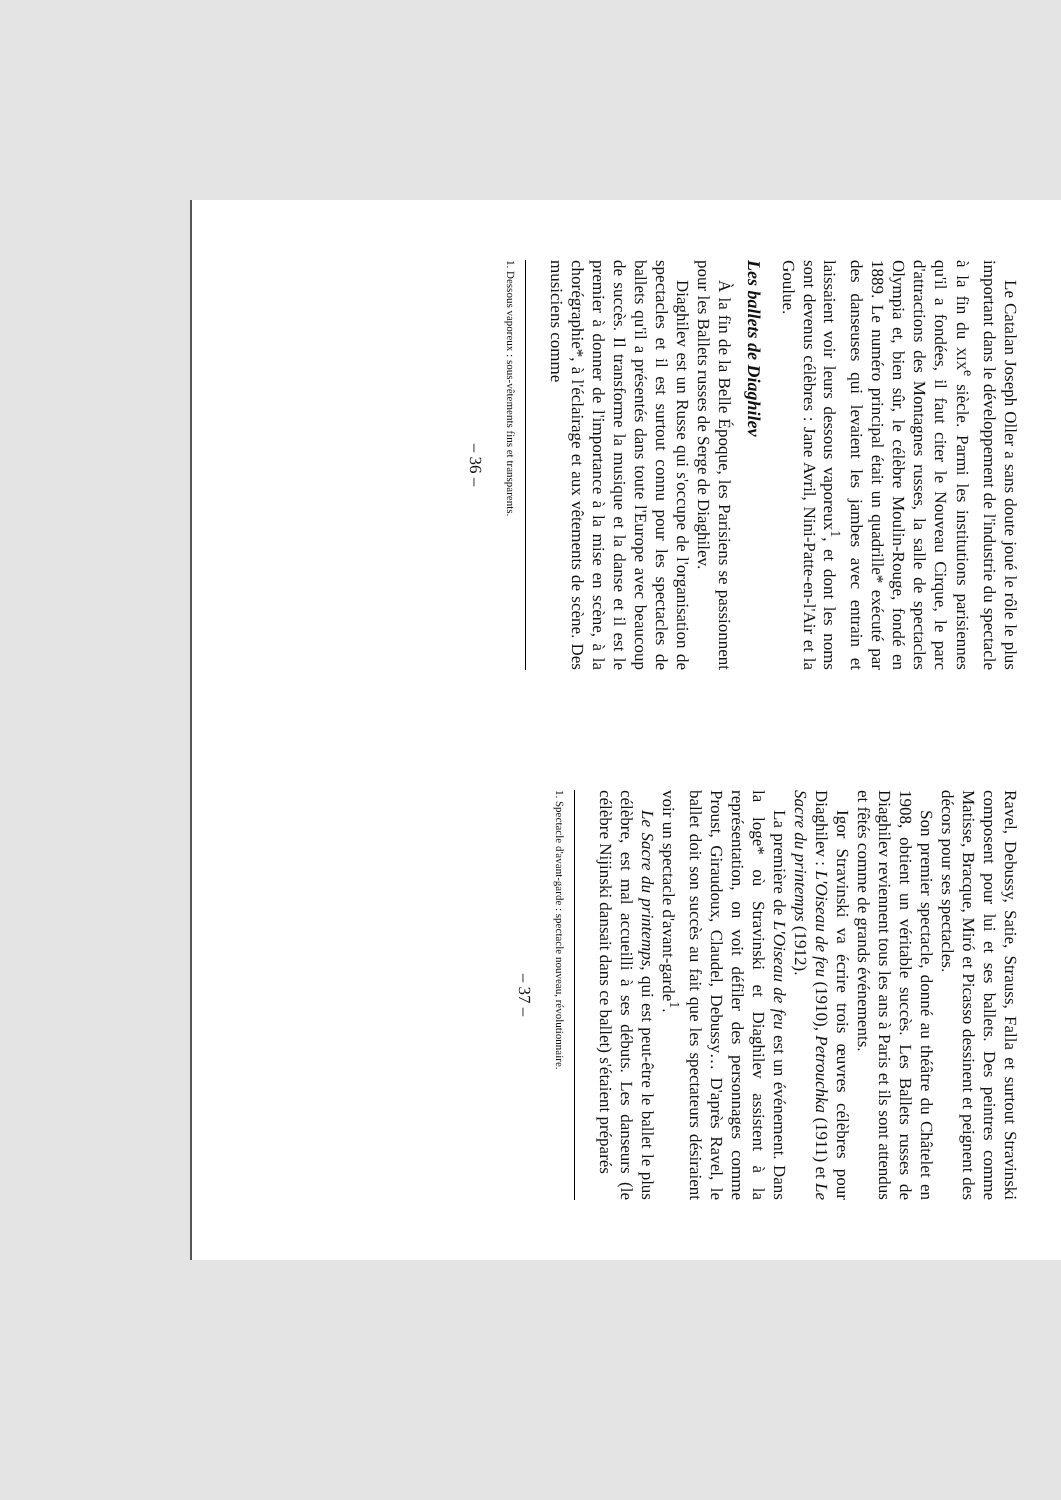Le Catalan Joseph Oller a sans doute joué le rôle le plus important dans le développement de l'industrie du spectacle à la fin du XIX<sup>e</sup> siècle. Parmi les institutions parisiennes qu'il a fondées, il faut citer le Nouveau Cirque, le parc d'attractions des Montagnes russes, la salle de spectacles Olympia et, bien sûr, le célèbre Moulin-Rouge, fondé en 1889. Le numéro principal était un quadrille* exécuté par des danseuses qui levaient les jambes avec entrain et laissaient voir leurs dessous vaporeux<sup>1</sup>, et dont les noms sont devenus célèbres : Jane Avril, Nini-Patte-en-l'Air et la Goulue.
Les ballets de Diaghilev
À la fin de la Belle Époque, les Parisiens se passionnent pour les Ballets russes de Serge de Diaghilev.
Diaghilev est un Russe qui s'occupe de l'organisation de spectacles et il est surtout connu pour les spectacles de ballets qu'il a présentés dans toute l'Europe avec beaucoup de succès. Il transforme la musique et la danse et il est le premier à donner de l'importance à la mise en scène, à la chorégraphie*, à l'éclairage et aux vêtements de scène. Des musiciens comme
1. Dessous vaporeux : sous-vêtements fins et transparents.
– 36 –
Ravel, Debussy, Satie, Strauss, Falla et surtout Stravinski composent pour lui et ses ballets. Des peintres comme Matisse, Bracque, Miró et Picasso dessinent et peignent des décors pour ses spectacles.
Son premier spectacle, donné au théâtre du Châtelet en 1908, obtient un véritable succès. Les Ballets russes de Diaghilev reviennent tous les ans à Paris et ils sont attendus et fêtés comme de grands événements.
Igor Stravinski va écrire trois œuvres célèbres pour Diaghilev : L'Oiseau de feu (1910), Petrouchka (1911) et Le Sacre du printemps (1912).
La première de L'Oiseau de feu est un événement. Dans la loge* où Stravinski et Diaghilev assistent à la représentation, on voit défiler des personnages comme Proust, Giraudoux, Claudel, Debussy… D'après Ravel, le ballet doit son succès au fait que les spectateurs désiraient voir un spectacle d'avant-garde<sup>1</sup>.
Le Sacre du printemps, qui est peut-être le ballet le plus célèbre, est mal accueilli à ses débuts. Les danseurs (le célèbre Nijinski dansait dans ce ballet) s'étaient préparés
1. Spectacle d'avant-garde : spectacle nouveau, révolutionnaire.
– 37 –